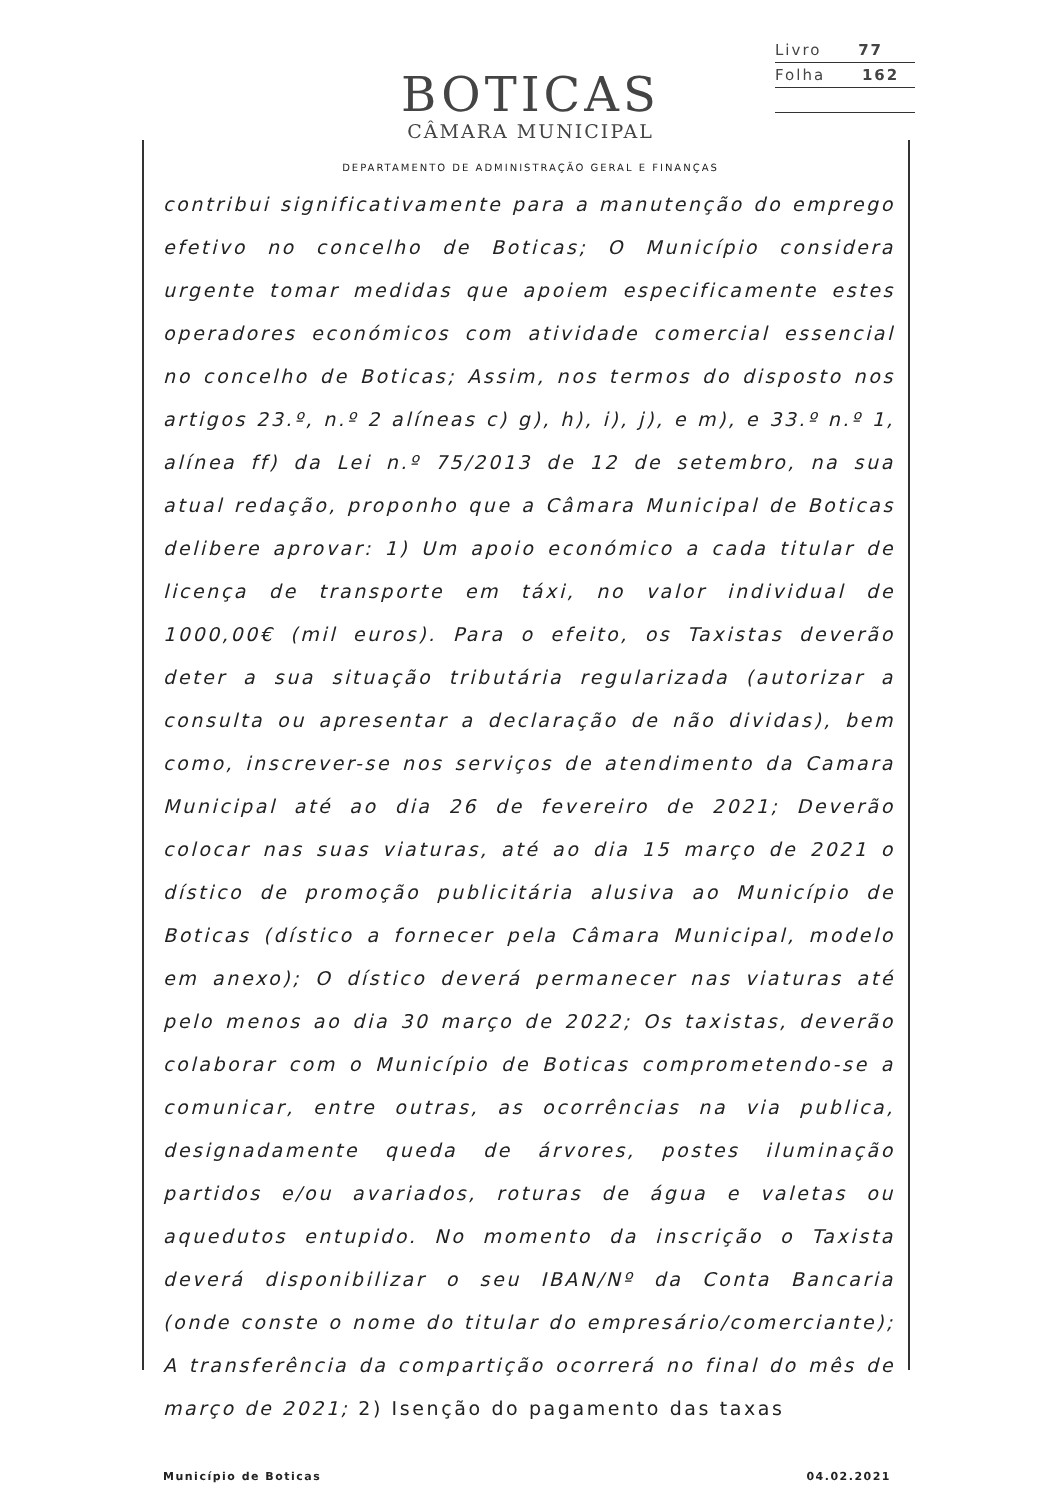Livro 77
Folha 162
BOTICAS
CÂMARA MUNICIPAL
DEPARTAMENTO DE ADMINISTRAÇÃO GERAL E FINANÇAS
contribui significativamente para a manutenção do emprego efetivo no concelho de Boticas; O Município considera urgente tomar medidas que apoiem especificamente estes operadores económicos com atividade comercial essencial no concelho de Boticas; Assim, nos termos do disposto nos artigos 23.º, n.º 2 alíneas c) g), h), i), j), e m), e 33.º n.º 1, alínea ff) da Lei n.º 75/2013 de 12 de setembro, na sua atual redação, proponho que a Câmara Municipal de Boticas delibere aprovar: 1) Um apoio económico a cada titular de licença de transporte em táxi, no valor individual de 1000,00€ (mil euros). Para o efeito, os Taxistas deverão deter a sua situação tributária regularizada (autorizar a consulta ou apresentar a declaração de não dividas), bem como, inscrever-se nos serviços de atendimento da Camara Municipal até ao dia 26 de fevereiro de 2021; Deverão colocar nas suas viaturas, até ao dia 15 março de 2021 o dístico de promoção publicitária alusiva ao Município de Boticas (dístico a fornecer pela Câmara Municipal, modelo em anexo); O dístico deverá permanecer nas viaturas até pelo menos ao dia 30 março de 2022; Os taxistas, deverão colaborar com o Município de Boticas comprometendo-se a comunicar, entre outras, as ocorrências na via publica, designadamente queda de árvores, postes iluminação partidos e/ou avariados, roturas de água e valetas ou aquedutos entupido. No momento da inscrição o Taxista deverá disponibilizar o seu IBAN/Nº da Conta Bancaria (onde conste o nome do titular do empresário/comerciante); A transferência da compartição ocorrerá no final do mês de março de 2021; 2) Isenção do pagamento das taxas
Município de Boticas 04.02.2021